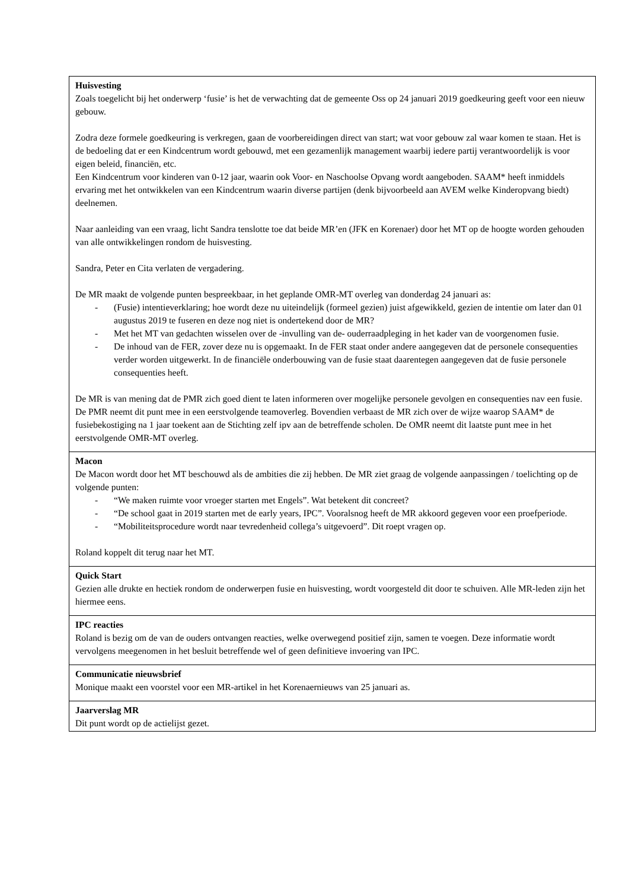| Huisvesting Zoals toegelicht bij het onderwerp ‘fusie’ is het de verwachting dat de gemeente Oss op 24 januari 2019 goedkeuring geeft voor een nieuw gebouw. Zodra deze formele goedkeuring is verkregen, gaan de voorbereidingen direct van start; wat voor gebouw zal waar komen te staan. Het is de bedoeling dat er een Kindcentrum wordt gebouwd, met een gezamenlijk management waarbij iedere partij verantwoordelijk is voor eigen beleid, financiën, etc. Een Kindcentrum voor kinderen van 0-12 jaar, waarin ook Voor- en Naschoolse Opvang wordt aangeboden. SAAM* heeft inmiddels ervaring met het ontwikkelen van een Kindcentrum waarin diverse partijen (denk bijvoorbeeld aan AVEM welke Kinderopvang biedt) deelnemen. Naar aanleiding van een vraag, licht Sandra tenslotte toe dat beide MR’en (JFK en Korenaer) door het MT op de hoogte worden gehouden van alle ontwikkelingen rondom de huisvesting. Sandra, Peter en Cita verlaten de vergadering. De MR maakt de volgende punten bespreekbaar, in het geplande OMR-MT overleg van donderdag 24 januari as: - (Fusie) intentieverklaring; hoe wordt deze nu uiteindelijk (formeel gezien) juist afgewikkeld, gezien de intentie om later dan 01 augustus 2019 te fuseren en deze nog niet is ondertekend door de MR? - Met het MT van gedachten wisselen over de -invulling van de- ouderraadpleging in het kader van de voorgenomen fusie. - De inhoud van de FER, zover deze nu is opgemaakt. In de FER staat onder andere aangegeven dat de personele consequenties verder worden uitgewerkt. In de financiële onderbouwing van de fusie staat daarentegen aangegeven dat de fusie personele consequenties heeft. De MR is van mening dat de PMR zich goed dient te laten informeren over mogelijke personele gevolgen en consequenties nav een fusie. De PMR neemt dit punt mee in een eerstvolgende teamoverleg. Bovendien verbaast de MR zich over de wijze waarop SAAM* de fusiebekostiging na 1 jaar toekent aan de Stichting zelf ipv aan de betreffende scholen. De OMR neemt dit laatste punt mee in het eerstvolgende OMR-MT overleg. |
| Macon De Macon wordt door het MT beschouwd als de ambities die zij hebben. De MR ziet graag de volgende aanpassingen / toelichting op de volgende punten: - “We maken ruimte voor vroeger starten met Engels”. Wat betekent dit concreet? - “De school gaat in 2019 starten met de early years, IPC”. Vooralsnog heeft de MR akkoord gegeven voor een proefperiode. - “Mobiliteitsprocedure wordt naar tevredenheid collega’s uitgevoerd”. Dit roept vragen op. Roland koppelt dit terug naar het MT. |
| Quick Start Gezien alle drukte en hectiek rondom de onderwerpen fusie en huisvesting, wordt voorgesteld dit door te schuiven. Alle MR-leden zijn het hiermee eens. |
| IPC reacties Roland is bezig om de van de ouders ontvangen reacties, welke overwegend positief zijn, samen te voegen. Deze informatie wordt vervolgens meegenomen in het besluit betreffende wel of geen definitieve invoering van IPC. |
| Communicatie nieuwsbrief Monique maakt een voorstel voor een MR-artikel in het Korenaernieuws van 25 januari as. |
| Jaarverslag MR Dit punt wordt op de actielijst gezet. |